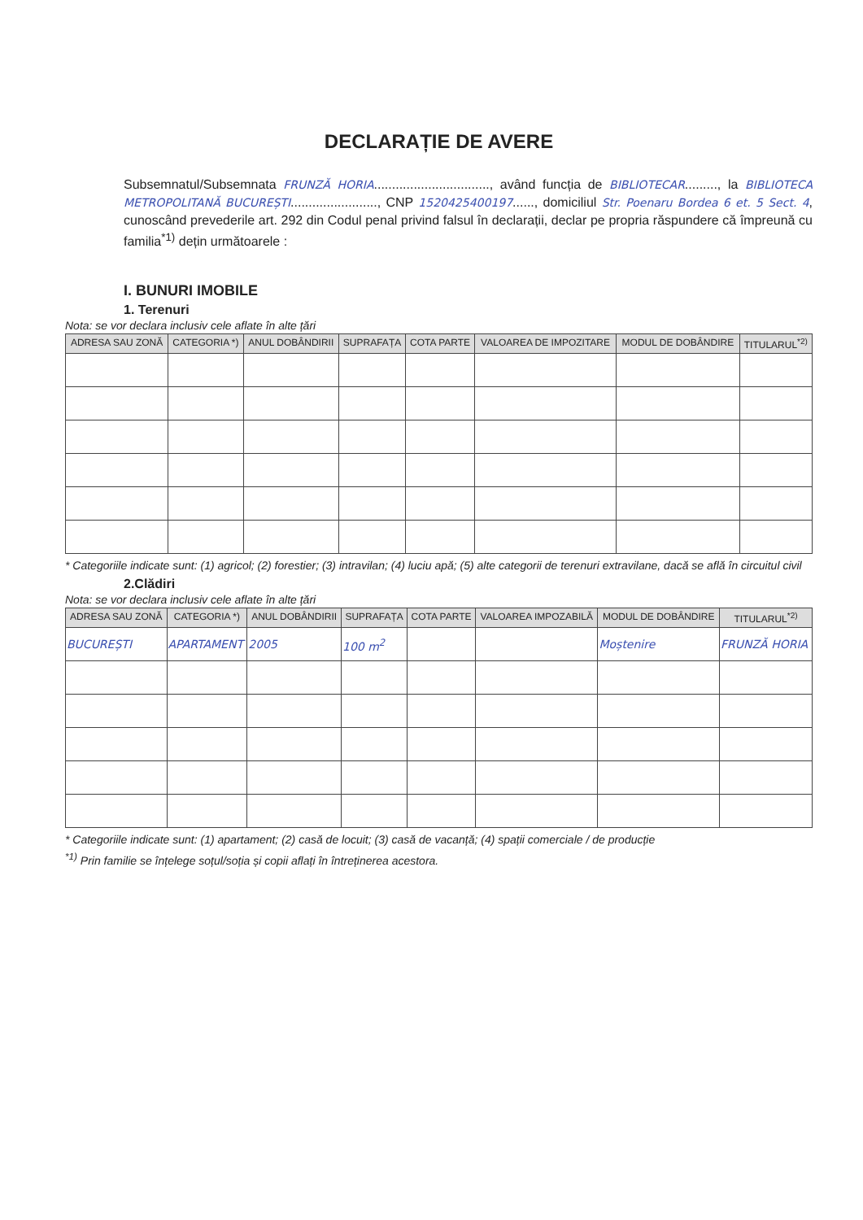DECLARAȚIE DE AVERE
Subsemnatul/Subsemnata FRUNZĂ HORIA................................, având funcția de BIBLIOTECAR........., la BIBLIOTECA METROPOLITANĂ BUCUREȘTI........................, CNP 1520425400197......, domiciliul Str. Poenaru Bordea 6 et. 5 Sect. 4, cunoscând prevederile art. 292 din Codul penal privind falsul în declarații, declar pe propria răspundere că împreună cu familia<sup>*1)</sup> dețin următoarele :
I. BUNURI IMOBILE
1. Terenuri
Nota: se vor declara inclusiv cele aflate în alte țări
| ADRESA SAU ZONĂ | CATEGORIA *) | ANUL DOBÂNDIRII | SUPRAFAȚA | COTA PARTE | VALOAREA DE IMPOZITARE | MODUL DE DOBÂNDIRE | TITULARUL<sup>*2)</sup> |
| --- | --- | --- | --- | --- | --- | --- | --- |
* Categoriile indicate sunt: (1) agricol; (2) forestier; (3) intravilan; (4) luciu apă; (5) alte categorii de terenuri extravilane, dacă se află în circuitul civil
2.Clădiri
Nota: se vor declara inclusiv cele aflate în alte țări
| ADRESA SAU ZONĂ | CATEGORIA *) | ANUL DOBÂNDIRII | SUPRAFAȚA | COTA PARTE | VALOAREA IMPOZABILĂ | MODUL DE DOBÂNDIRE | TITULARUL<sup>*2)</sup> |
| --- | --- | --- | --- | --- | --- | --- | --- |
| BUCUREȘTI | APARTAMENT | 2005 | 100 m<sup>2</sup> | | | Moștenire | FRUNZĂ HORIA |
* Categoriile indicate sunt: (1) apartament; (2) casă de locuit; (3) casă de vacanță; (4) spații comerciale / de producție
<sup>*1)</sup> Prin familie se înțelege soțul/soția și copii aflați în întreținerea acestora.